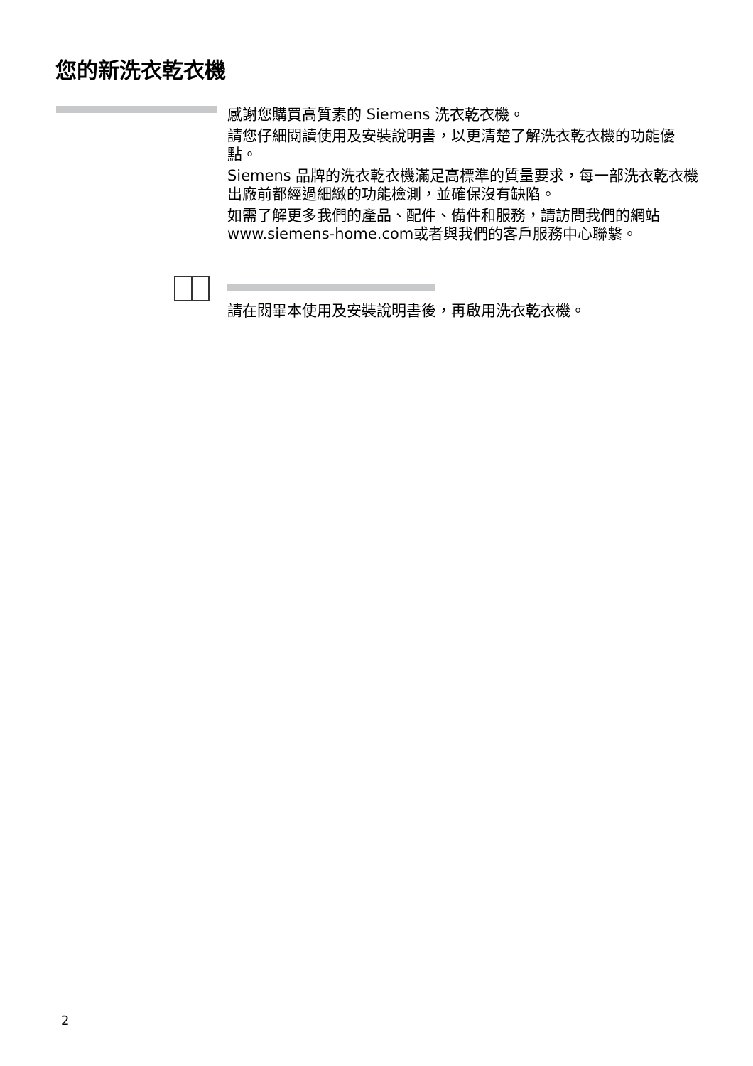您的新洗衣乾衣機
感謝您購買高質素的 Siemens 洗衣乾衣機。
請您仔細閱讀使用及安裝說明書，以更清楚了解洗衣乾衣機的功能優點。
Siemens 品牌的洗衣乾衣機滿足高標準的質量要求，每一部洗衣乾衣機出廠前都經過細緻的功能檢測，並確保沒有缺陷。
如需了解更多我們的產品、配件、備件和服務，請訪問我們的網站www.siemens-home.com或者與我們的客戶服務中心聯繫。
請在閱畢本使用及安裝說明書後，再啟用洗衣乾衣機。
2